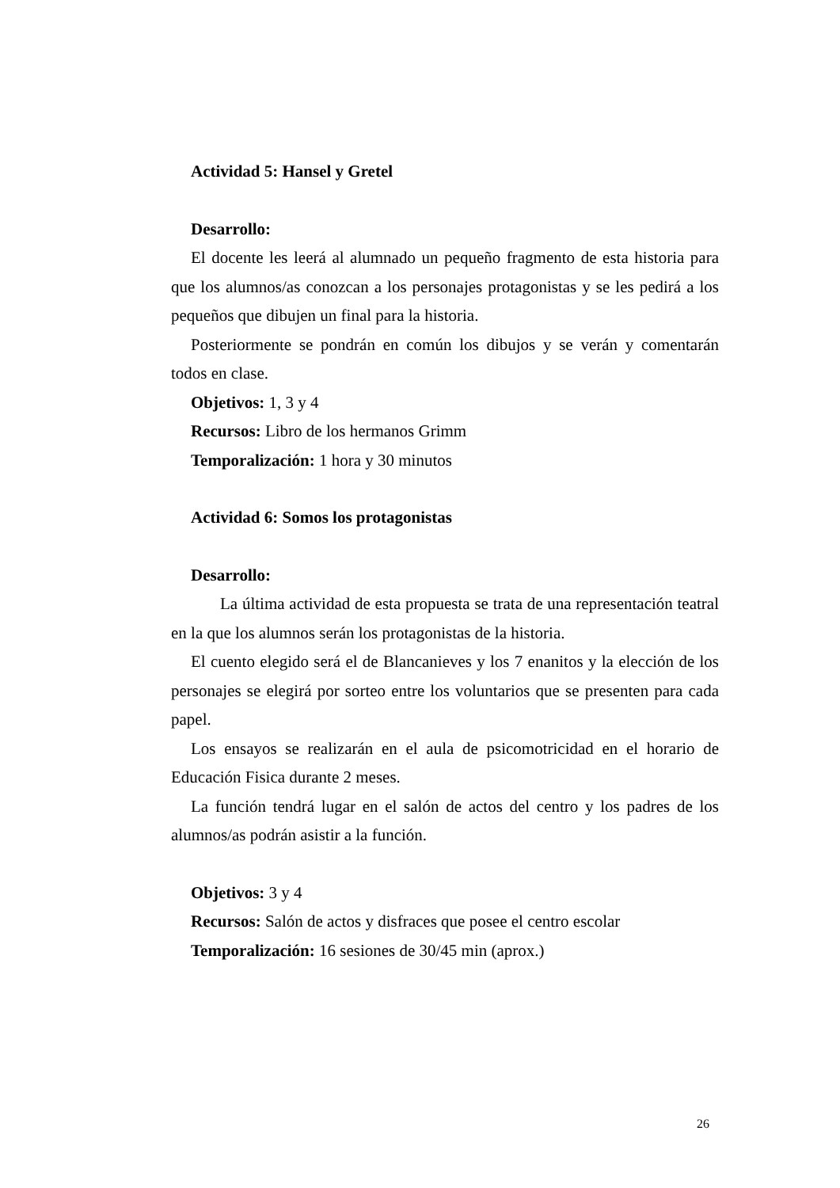Actividad 5: Hansel y Gretel
Desarrollo:
El docente les leerá al alumnado un pequeño fragmento de esta historia para que los alumnos/as conozcan a los personajes protagonistas y se les pedirá a los pequeños que dibujen un final para la historia.
Posteriormente se pondrán en común los dibujos y se verán y comentarán todos en clase.
Objetivos: 1, 3 y 4
Recursos: Libro de los hermanos Grimm
Temporalización: 1 hora y 30 minutos
Actividad 6: Somos los protagonistas
Desarrollo:
La última actividad de esta propuesta se trata de una representación teatral en la que los alumnos serán los protagonistas de la historia.
El cuento elegido será el de Blancanieves y los 7 enanitos y la elección de los personajes se elegirá por sorteo entre los voluntarios que se presenten para cada papel.
Los ensayos se realizarán en el aula de psicomotricidad en el horario de Educación Fisica durante 2 meses.
La función tendrá lugar en el salón de actos del centro y los padres de los alumnos/as podrán asistir a la función.
Objetivos: 3 y 4
Recursos: Salón de actos y disfraces que posee el centro escolar
Temporalización: 16 sesiones de 30/45 min (aprox.)
26